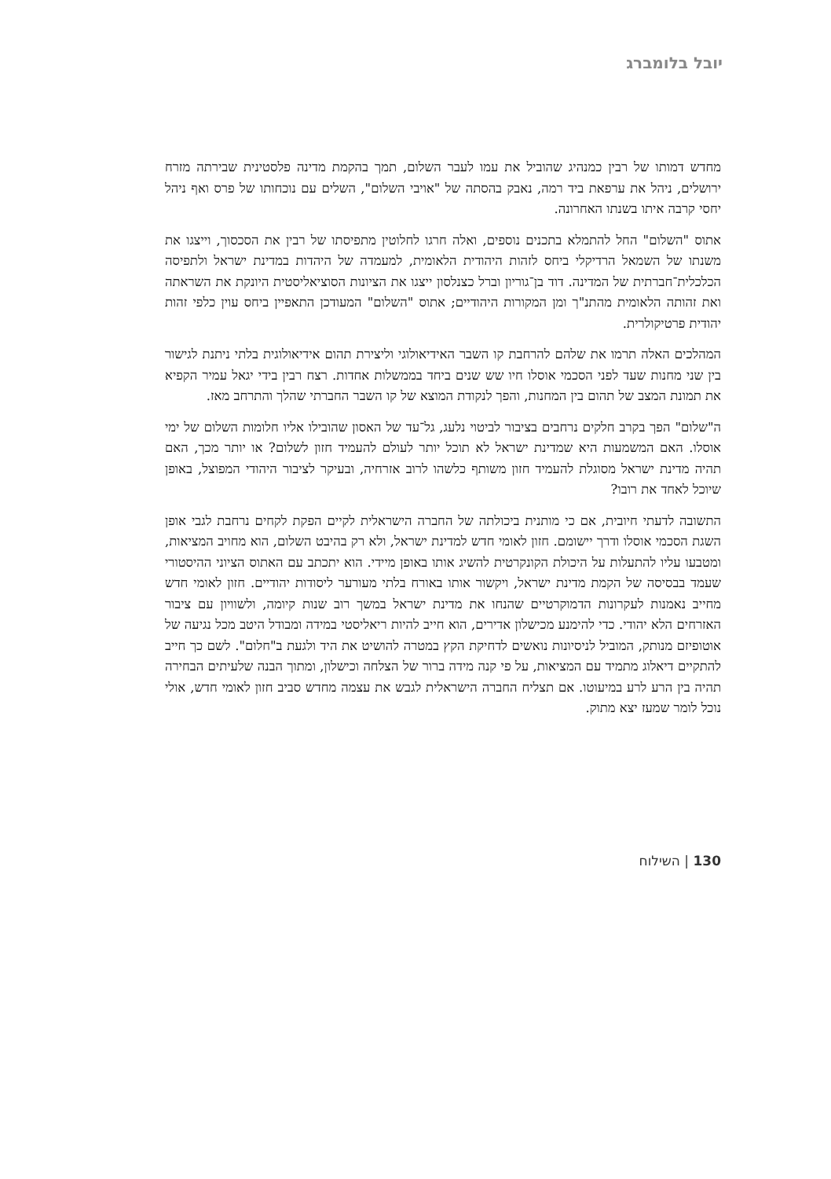יובל בלומברג
מחדש דמותו של רבין כמנהיג שהוביל את עמו לעבר השלום, תמך בהקמת מדינה פלסטינית שבירתה מזרח ירושלים, ניהל את ערפאת ביד רמה, נאבק בהסתה של "אויבי השלום", השלים עם נוכחותו של פרס ואף ניהל יחסי קרבה איתו בשנתו האחרונה.
אתוס "השלום" החל להתמלא בתכנים נוספים, ואלה חרגו לחלוטין מתפיסתו של רבין את הסכסוך, וייצגו את משנתו של השמאל הרדיקלי ביחס לזהות היהודית הלאומית, למעמדה של היהדות במדינת ישראל ולתפיסה הכלכלית־חברתית של המדינה. דוד בן־גוריון וברל כצנלסון ייצגו את הציונות הסוציאליסטית היונקת את השראתה ואת זהותה הלאומית מהתנ"ך ומן המקורות היהודיים; אתוס "השלום" המעודכן התאפיין ביחס עוין כלפי זהות יהודית פרטיקולרית.
המהלכים האלה תרמו את שלהם להרחבת קו השבר האידיאולוגי וליצירת תהום אידיאולוגית בלתי ניתנת לגישור בין שני מחנות שעד לפני הסכמי אוסלו חיו שש שנים ביחד בממשלות אחדות. רצח רבין בידי יגאל עמיר הקפיא את תמונת המצב של תהום בין המחנות, והפך לנקודת המוצא של קו השבר החברתי שהלך והתרחב מאז.
ה"שלום" הפך בקרב חלקים נרחבים בציבור לביטוי נלעג, גל־עד של האסון שהובילו אליו חלומות השלום של ימי אוסלו. האם המשמעות היא שמדינת ישראל לא תוכל יותר לעולם להעמיד חזון לשלום? או יותר מכך, האם תהיה מדינת ישראל מסוגלת להעמיד חזון משותף כלשהו לרוב אזרחיה, ובעיקר לציבור היהודי המפוצל, באופן שיוכל לאחד את רובו?
התשובה לדעתי חיובית, אם כי מותנית ביכולתה של החברה הישראלית לקיים הפקת לקחים נרחבת לגבי אופן השגת הסכמי אוסלו ודרך יישומם. חזון לאומי חדש למדינת ישראל, ולא רק בהיבט השלום, הוא מחויב המציאות, ומטבעו עליו להתעלות על היכולת הקונקרטית להשיג אותו באופן מיידי. הוא יתכתב עם האתוס הציוני ההיסטורי שעמד בבסיסה של הקמת מדינת ישראל, ויקשור אותו באורח בלתי מעורער ליסודות יהודיים. חזון לאומי חדש מחייב נאמנות לעקרונות הדמוקרטיים שהנחו את מדינת ישראל במשך רוב שנות קיומה, ולשוויון עם ציבור האזרחים הלא יהודי. כדי להימנע מכישלון אדירים, הוא חייב להיות ריאליסטי במידה ומבודל היטב מכל נגיעה של אוטופיזם מנותק, המוביל לניסיונות נואשים לדחיקת הקץ במטרה להושיט את היד ולגעת ב"חלום". לשם כך חייב להתקיים דיאלוג מתמיד עם המציאות, על פי קנה מידה ברור של הצלחה וכישלון, ומתוך הבנה שלעיתים הבחירה תהיה בין הרע לרע במיעוטו. אם תצליח החברה הישראלית לגבש את עצמה מחדש סביב חזון לאומי חדש, אולי נוכל לומר שמעז יצא מתוק.
130 | השילוח